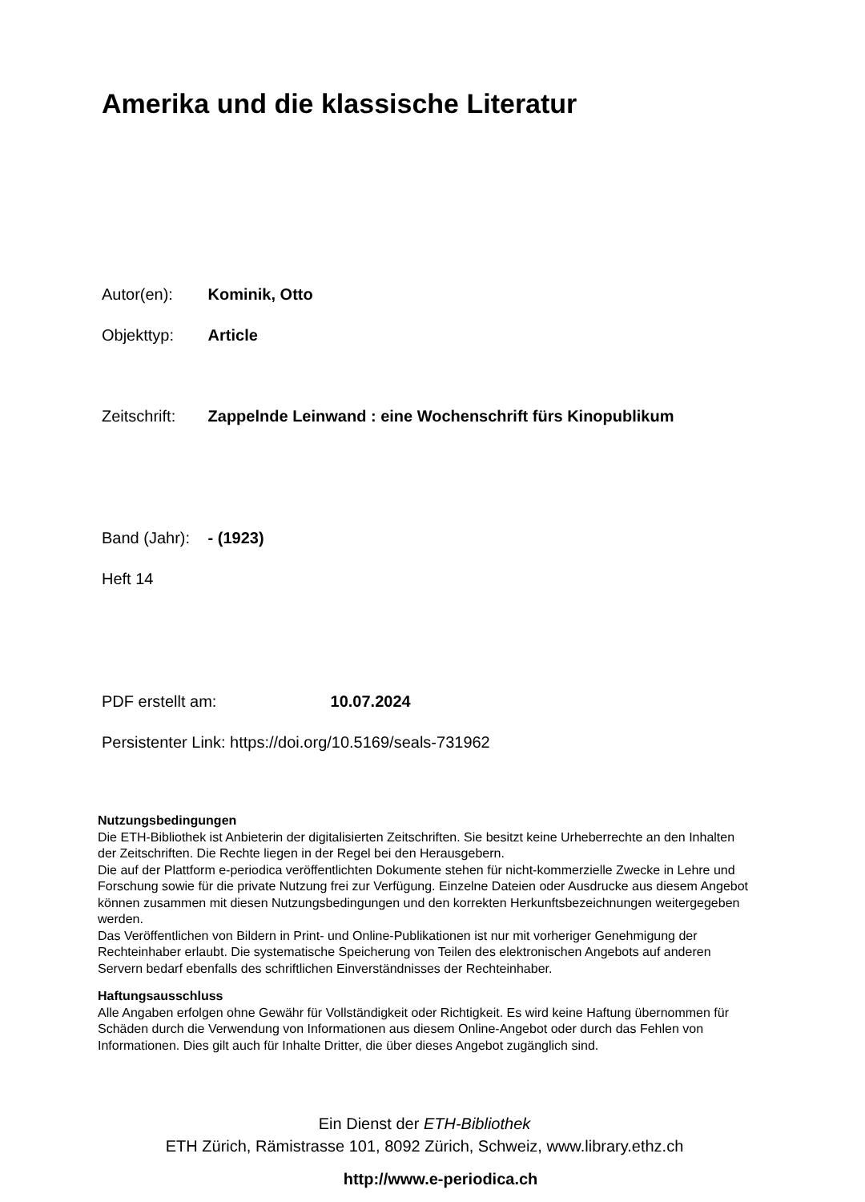Amerika und die klassische Literatur
Autor(en): Kominik, Otto
Objekttyp: Article
Zeitschrift: Zappelnde Leinwand : eine Wochenschrift fürs Kinopublikum
Band (Jahr): - (1923)
Heft 14
PDF erstellt am: 10.07.2024
Persistenter Link: https://doi.org/10.5169/seals-731962
Nutzungsbedingungen
Die ETH-Bibliothek ist Anbieterin der digitalisierten Zeitschriften. Sie besitzt keine Urheberrechte an den Inhalten der Zeitschriften. Die Rechte liegen in der Regel bei den Herausgebern.
Die auf der Plattform e-periodica veröffentlichten Dokumente stehen für nicht-kommerzielle Zwecke in Lehre und Forschung sowie für die private Nutzung frei zur Verfügung. Einzelne Dateien oder Ausdrucke aus diesem Angebot können zusammen mit diesen Nutzungsbedingungen und den korrekten Herkunftsbezeichnungen weitergegeben werden.
Das Veröffentlichen von Bildern in Print- und Online-Publikationen ist nur mit vorheriger Genehmigung der Rechteinhaber erlaubt. Die systematische Speicherung von Teilen des elektronischen Angebots auf anderen Servern bedarf ebenfalls des schriftlichen Einverständnisses der Rechteinhaber.
Haftungsausschluss
Alle Angaben erfolgen ohne Gewähr für Vollständigkeit oder Richtigkeit. Es wird keine Haftung übernommen für Schäden durch die Verwendung von Informationen aus diesem Online-Angebot oder durch das Fehlen von Informationen. Dies gilt auch für Inhalte Dritter, die über dieses Angebot zugänglich sind.
Ein Dienst der ETH-Bibliothek
ETH Zürich, Rämistrasse 101, 8092 Zürich, Schweiz, www.library.ethz.ch
http://www.e-periodica.ch